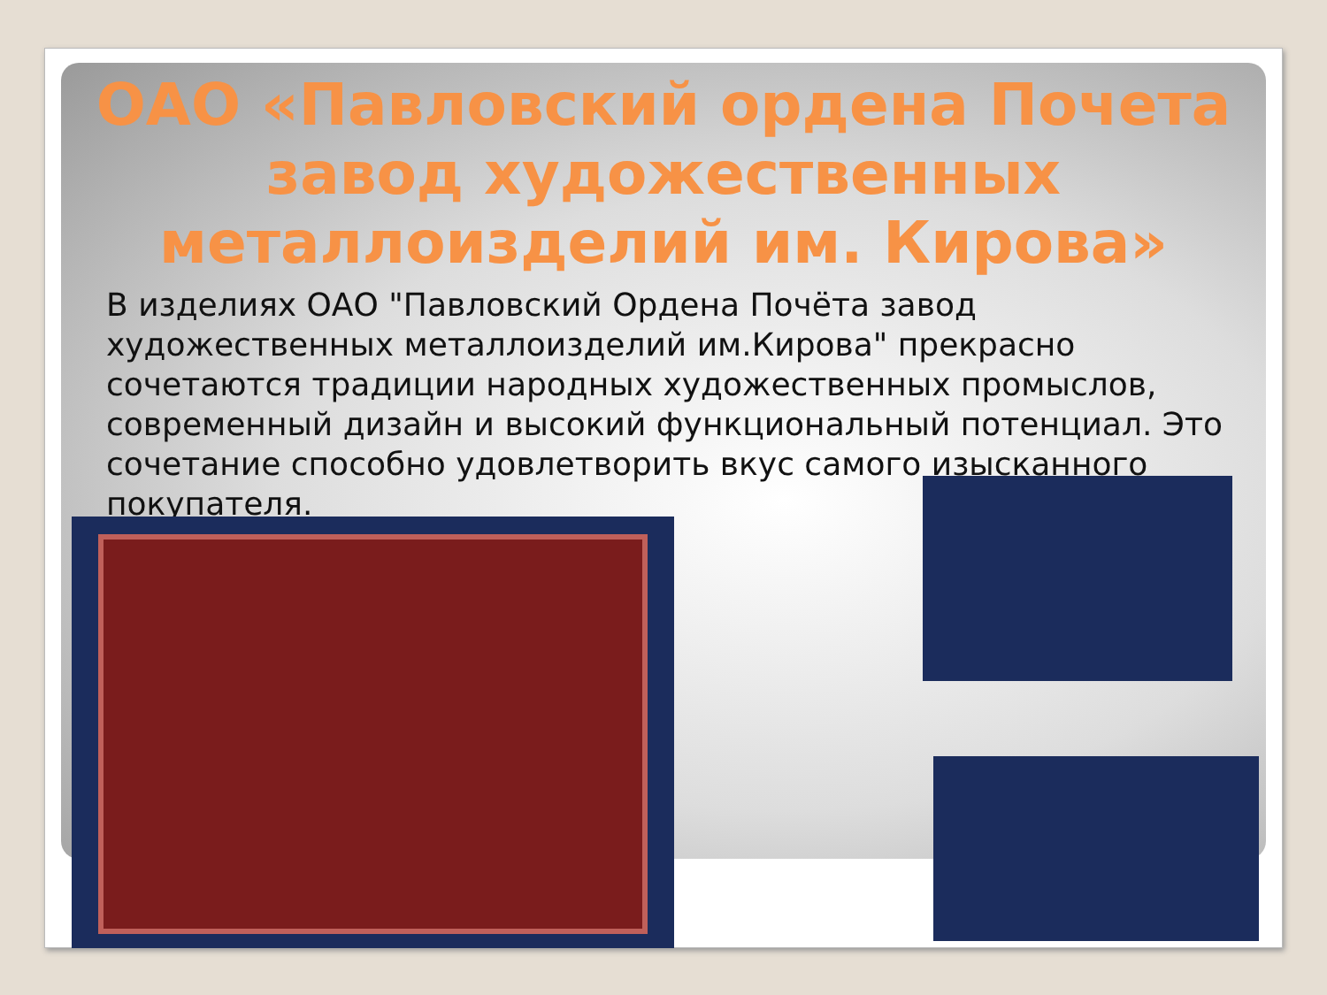ОАО «Павловский ордена Почета завод художественных металлоизделий им. Кирова»
В изделиях ОАО "Павловский Ордена Почёта завод художественных металлоизделий им.Кирова" прекрасно сочетаются традиции народных художественных промыслов, современный дизайн и высокий функциональный потенциал. Это сочетание способно удовлетворить вкус самого изысканного покупателя.